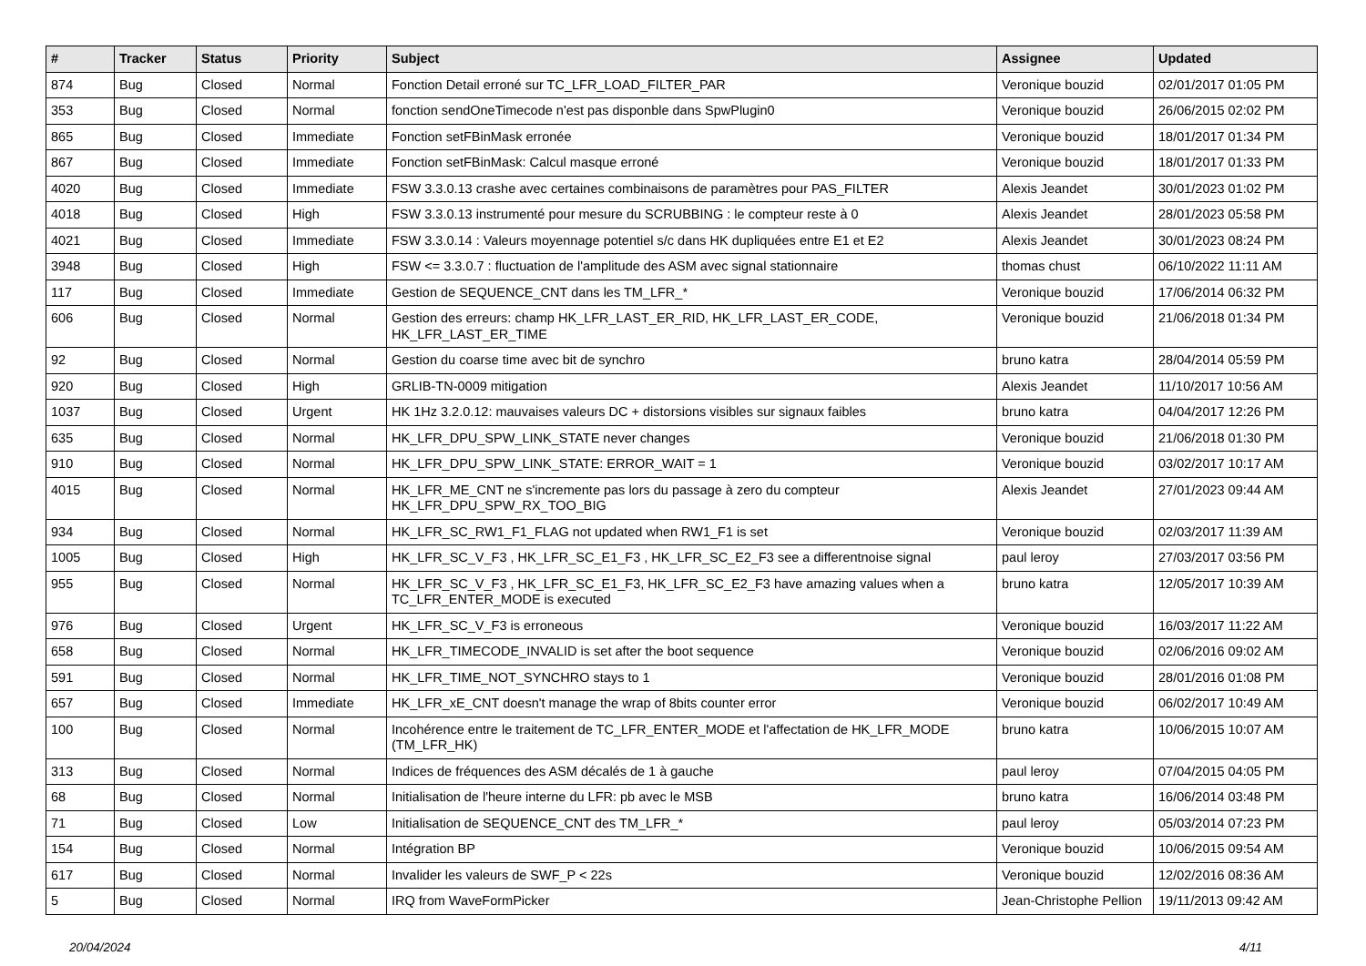| # | Tracker | Status | Priority | Subject | Assignee | Updated |
| --- | --- | --- | --- | --- | --- | --- |
| 874 | Bug | Closed | Normal | Fonction Detail erroné sur TC_LFR_LOAD_FILTER_PAR | Veronique bouzid | 02/01/2017 01:05 PM |
| 353 | Bug | Closed | Normal | fonction sendOneTimecode n'est pas disponble dans SpwPlugin0 | Veronique bouzid | 26/06/2015 02:02 PM |
| 865 | Bug | Closed | Immediate | Fonction setFBinMask erronée | Veronique bouzid | 18/01/2017 01:34 PM |
| 867 | Bug | Closed | Immediate | Fonction setFBinMask: Calcul masque erroné | Veronique bouzid | 18/01/2017 01:33 PM |
| 4020 | Bug | Closed | Immediate | FSW 3.3.0.13 crashe avec certaines combinaisons de paramètres pour PAS_FILTER | Alexis Jeandet | 30/01/2023 01:02 PM |
| 4018 | Bug | Closed | High | FSW 3.3.0.13 instrumenté pour mesure du SCRUBBING : le compteur reste à 0 | Alexis Jeandet | 28/01/2023 05:58 PM |
| 4021 | Bug | Closed | Immediate | FSW 3.3.0.14 : Valeurs moyennage potentiel s/c dans HK dupliquées entre E1 et E2 | Alexis Jeandet | 30/01/2023 08:24 PM |
| 3948 | Bug | Closed | High | FSW <= 3.3.0.7 : fluctuation de l'amplitude des ASM avec signal stationnaire | thomas chust | 06/10/2022 11:11 AM |
| 117 | Bug | Closed | Immediate | Gestion de SEQUENCE_CNT dans les TM_LFR_* | Veronique bouzid | 17/06/2014 06:32 PM |
| 606 | Bug | Closed | Normal | Gestion des erreurs: champ HK_LFR_LAST_ER_RID, HK_LFR_LAST_ER_CODE, HK_LFR_LAST_ER_TIME | Veronique bouzid | 21/06/2018 01:34 PM |
| 92 | Bug | Closed | Normal | Gestion du coarse time avec bit de synchro | bruno katra | 28/04/2014 05:59 PM |
| 920 | Bug | Closed | High | GRLIB-TN-0009 mitigation | Alexis Jeandet | 11/10/2017 10:56 AM |
| 1037 | Bug | Closed | Urgent | HK 1Hz 3.2.0.12: mauvaises valeurs DC + distorsions visibles sur signaux faibles | bruno katra | 04/04/2017 12:26 PM |
| 635 | Bug | Closed | Normal | HK_LFR_DPU_SPW_LINK_STATE never changes | Veronique bouzid | 21/06/2018 01:30 PM |
| 910 | Bug | Closed | Normal | HK_LFR_DPU_SPW_LINK_STATE: ERROR_WAIT = 1 | Veronique bouzid | 03/02/2017 10:17 AM |
| 4015 | Bug | Closed | Normal | HK_LFR_ME_CNT ne s'incremente pas lors du passage à zero du compteur HK_LFR_DPU_SPW_RX_TOO_BIG | Alexis Jeandet | 27/01/2023 09:44 AM |
| 934 | Bug | Closed | Normal | HK_LFR_SC_RW1_F1_FLAG not updated when RW1_F1 is set | Veronique bouzid | 02/03/2017 11:39 AM |
| 1005 | Bug | Closed | High | HK_LFR_SC_V_F3 , HK_LFR_SC_E1_F3 , HK_LFR_SC_E2_F3 see a differentnoise signal | paul leroy | 27/03/2017 03:56 PM |
| 955 | Bug | Closed | Normal | HK_LFR_SC_V_F3 , HK_LFR_SC_E1_F3, HK_LFR_SC_E2_F3 have amazing values when a TC_LFR_ENTER_MODE is executed | bruno katra | 12/05/2017 10:39 AM |
| 976 | Bug | Closed | Urgent | HK_LFR_SC_V_F3 is erroneous | Veronique bouzid | 16/03/2017 11:22 AM |
| 658 | Bug | Closed | Normal | HK_LFR_TIMECODE_INVALID is set after the boot sequence | Veronique bouzid | 02/06/2016 09:02 AM |
| 591 | Bug | Closed | Normal | HK_LFR_TIME_NOT_SYNCHRO stays to 1 | Veronique bouzid | 28/01/2016 01:08 PM |
| 657 | Bug | Closed | Immediate | HK_LFR_xE_CNT doesn't manage the wrap of 8bits counter error | Veronique bouzid | 06/02/2017 10:49 AM |
| 100 | Bug | Closed | Normal | Incohérence entre le traitement de TC_LFR_ENTER_MODE et l'affectation de HK_LFR_MODE (TM_LFR_HK) | bruno katra | 10/06/2015 10:07 AM |
| 313 | Bug | Closed | Normal | Indices de fréquences des ASM décalés de 1 à gauche | paul leroy | 07/04/2015 04:05 PM |
| 68 | Bug | Closed | Normal | Initialisation de l'heure interne du LFR: pb avec le MSB | bruno katra | 16/06/2014 03:48 PM |
| 71 | Bug | Closed | Low | Initialisation de SEQUENCE_CNT des TM_LFR_* | paul leroy | 05/03/2014 07:23 PM |
| 154 | Bug | Closed | Normal | Intégration BP | Veronique bouzid | 10/06/2015 09:54 AM |
| 617 | Bug | Closed | Normal | Invalider les valeurs de SWF_P < 22s | Veronique bouzid | 12/02/2016 08:36 AM |
| 5 | Bug | Closed | Normal | IRQ from WaveFormPicker | Jean-Christophe Pellion | 19/11/2013 09:42 AM |
20/04/2024 4/11